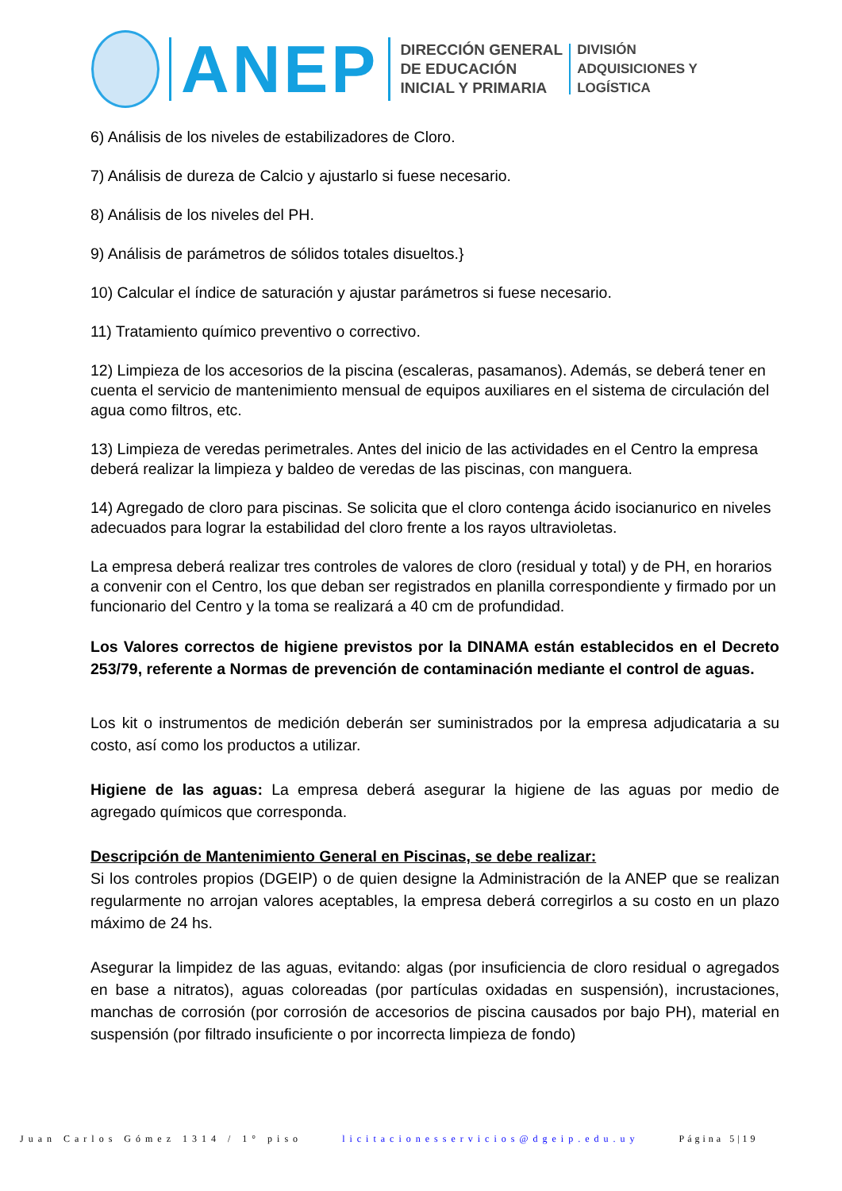ANEP
DIRECCIÓN GENERAL
DE EDUCACIÓN
INICIAL Y PRIMARIA
DIVISIÓN
ADQUISICIONES Y
LOGÍSTICA
6) Análisis de los niveles de estabilizadores de Cloro.
7) Análisis de dureza de Calcio y ajustarlo si fuese necesario.
8) Análisis de los niveles del PH.
9) Análisis de parámetros de sólidos totales disueltos.}
10) Calcular el índice de saturación y ajustar parámetros si fuese necesario.
11) Tratamiento químico preventivo o correctivo.
12) Limpieza de los accesorios de la piscina (escaleras, pasamanos). Además, se deberá tener en cuenta el servicio de mantenimiento mensual de equipos auxiliares en el sistema de circulación del agua como filtros, etc.
13) Limpieza de veredas perimetrales. Antes del inicio de las actividades en el Centro la empresa deberá realizar la limpieza y baldeo de veredas de las piscinas, con manguera.
14) Agregado de cloro para piscinas. Se solicita que el cloro contenga ácido isocianurico en niveles adecuados para lograr la estabilidad del cloro frente a los rayos ultravioletas.
La empresa deberá realizar tres controles de valores de cloro (residual y total) y de PH, en horarios a convenir con el Centro, los que deban ser registrados en planilla correspondiente y firmado por un funcionario del Centro y la toma se realizará a 40 cm de profundidad.
Los Valores correctos de higiene previstos por la DINAMA están establecidos en el Decreto 253/79, referente a Normas de prevención de contaminación mediante el control de aguas.
Los kit o instrumentos de medición deberán ser suministrados por la empresa adjudicataria a su costo, así como los productos a utilizar.
Higiene de las aguas: La empresa deberá asegurar la higiene de las aguas por medio de agregado químicos que corresponda.
Descripción de Mantenimiento General en Piscinas, se debe realizar:
Si los controles propios (DGEIP) o de quien designe la Administración de la ANEP que se realizan regularmente no arrojan valores aceptables, la empresa deberá corregirlos a su costo en un plazo máximo de 24 hs.
Asegurar la limpidez de las aguas, evitando: algas (por insuficiencia de cloro residual o agregados en base a nitratos), aguas coloreadas (por partículas oxidadas en suspensión), incrustaciones, manchas de corrosión (por corrosión de accesorios de piscina causados por bajo PH), material en suspensión (por filtrado insuficiente o por incorrecta limpieza de fondo)
Juan Carlos Gómez 1314 / 1° piso licitacionesservicios@dgeip.edu.uy Página 5|19